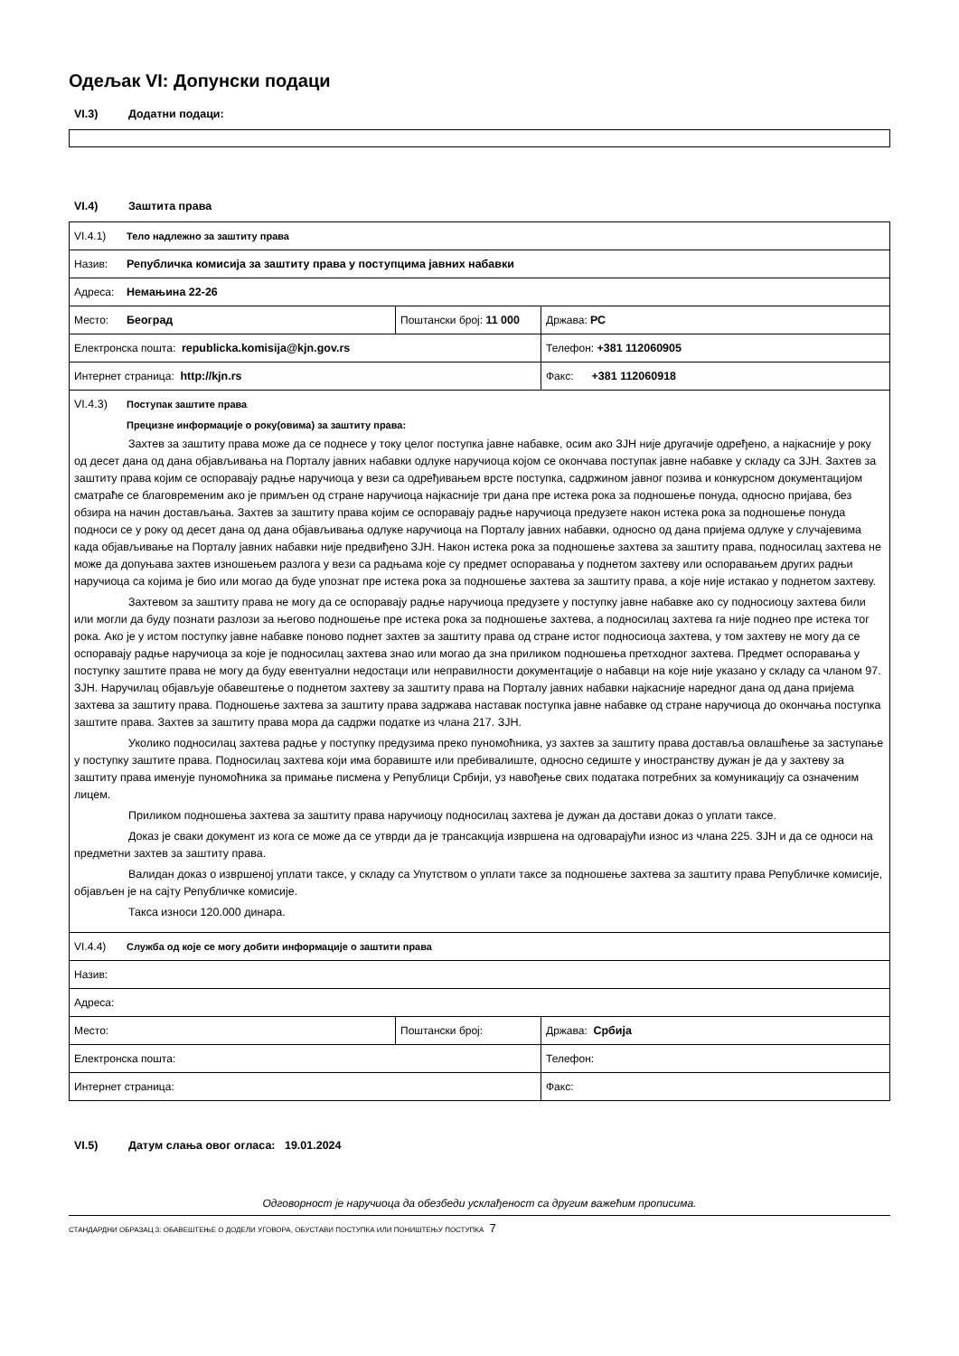Одељак VI: Допунски подаци
VI.3) Додатни подаци:
VI.4) Заштита права
| VI.4.1) Тело надлежно за заштиту права | | |
| Назив: Републичка комисија за заштиту права у поступцима јавних набавки | | |
| Адреса: Немањина 22-26 | | |
| Место: Београд | Поштански број: 11 000 | Држава: РС |
| Електронска пошта: republicka.komisija@kjn.gov.rs | | Телефон: +381 112060905 |
| Интернет страница: http://kjn.rs | | Факс: +381 112060918 |
| VI.4.3) Поступак заштите права Прецизне информације о року(овима) за заштиту права: Захтев за заштиту права може да се поднесе у току целог поступка јавне набавке, осим ако ЗЈН није другачије одређено, а најкасније у року од десет дана од дана објављивања на Порталу јавних набавки одлуке наручиоца којом се окончава поступак јавне набавке у складу са ЗЈН. Захтев за заштиту права којим се оспоравају радње наручиоца у вези са одређивањем врсте поступка, садржином јавног позива и конкурсном документацијом сматраће се благовременим ако је примљен од стране наручиоца најкасније три дана пре истека рока за подношење понуда, односно пријава, без обзира на начин достављања. Захтев за заштиту права којим се оспоравају радње наручиоца предузете након истека рока за подношење понуда подноси се у року од десет дана од дана објављивања одлуке наручиоца на Порталу јавних набавки, односно од дана пријема одлуке у случајевима када објављивање на Порталу јавних набавки није предвиђено ЗЈН. Након истека рока за подношење захтева за заштиту права, подносилац захтева не може да допуњава захтев изношењем разлога у вези са радњама које су предмет оспоравања у поднетом захтеву или оспоравањем других радњи наручиоца са којима је био или могао да буде упознат пре истека рока за подношење захтева за заштиту права, а које није истакао у поднетом захтеву. Захтевом за заштиту права не могу да се оспоравају радње наручиоца предузете у поступку јавне набавке ако су подносиоцу захтева били или могли да буду познати разлози за његово подношење пре истека рока за подношење захтева, а подносилац захтева га није поднео пре истека тог рока. Ако је у истом поступку јавне набавке поново поднет захтев за заштиту права од стране истог подносиоца захтева, у том захтеву не могу да се оспоравају радње наручиоца за које је подносилац захтева знао или могао да зна приликом подношења претходног захтева. Предмет оспоравања у поступку заштите права не могу да буду евентуални недостаци или неправилности документације о набавци на које није указано у складу са чланом 97. ЗЈН. Наручилац објављује обавештење о поднетом захтеву за заштиту права на Порталу јавних набавки најкасније наредног дана од дана пријема захтева за заштиту права. Подношење захтева за заштиту права задржава наставак поступка јавне набавке од стране наручиоца до окончања поступка заштите права. Захтев за заштиту права мора да садржи податке из члана 217. ЗЈН. Уколико подносилац захтева радње у поступку предузима преко пуномоћника, уз захтев за заштиту права доставља овлашћење за заступање у поступку заштите права. Подносилац захтева који има боравиште или пребивалиште, односно седиште у иностранству дужан је да у захтеву за заштиту права именује пуномоћника за примање писмена у Републици Србији, уз навођење свих података потребних за комуникацију са означеним лицем. Приликом подношења захтева за заштиту права наручиоцу подносилац захтева је дужан да достави доказ о уплати таксе. Доказ је сваки документ из кога се може да се утврди да је трансакција извршена на одговарајући износ из члана 225. ЗЈН и да се односи на предметни захтев за заштиту права. Валидан доказ о извршеној уплати таксе, у складу са Упутством о уплати таксе за подношење захтева за заштиту права Републичке комисије, објављен је на сајту Републичке комисије. Такса износи 120.000 динара. | | |
| VI.4.4) Служба од које се могу добити информације о заштити права | | |
| Назив: | | |
| Адреса: | | |
| Место: | Поштански број: | Држава: Србија |
| Електронска пошта: | | Телефон: |
| Интернет страница: | | Факс: |
VI.5) Датум слања овог огласа: 19.01.2024
Одговорност је наручиоца да обезбеди усклађеност са другим важећим прописима.
СТАНДАРДНИ ОБРАЗАЦ 3: ОБАВЕШТЕЊЕ О ДОДЕЛИ УГОВОРА, ОБУСТАВИ ПОСТУПКА ИЛИ ПОНИШТЕЊУ ПОСТУПКА 7